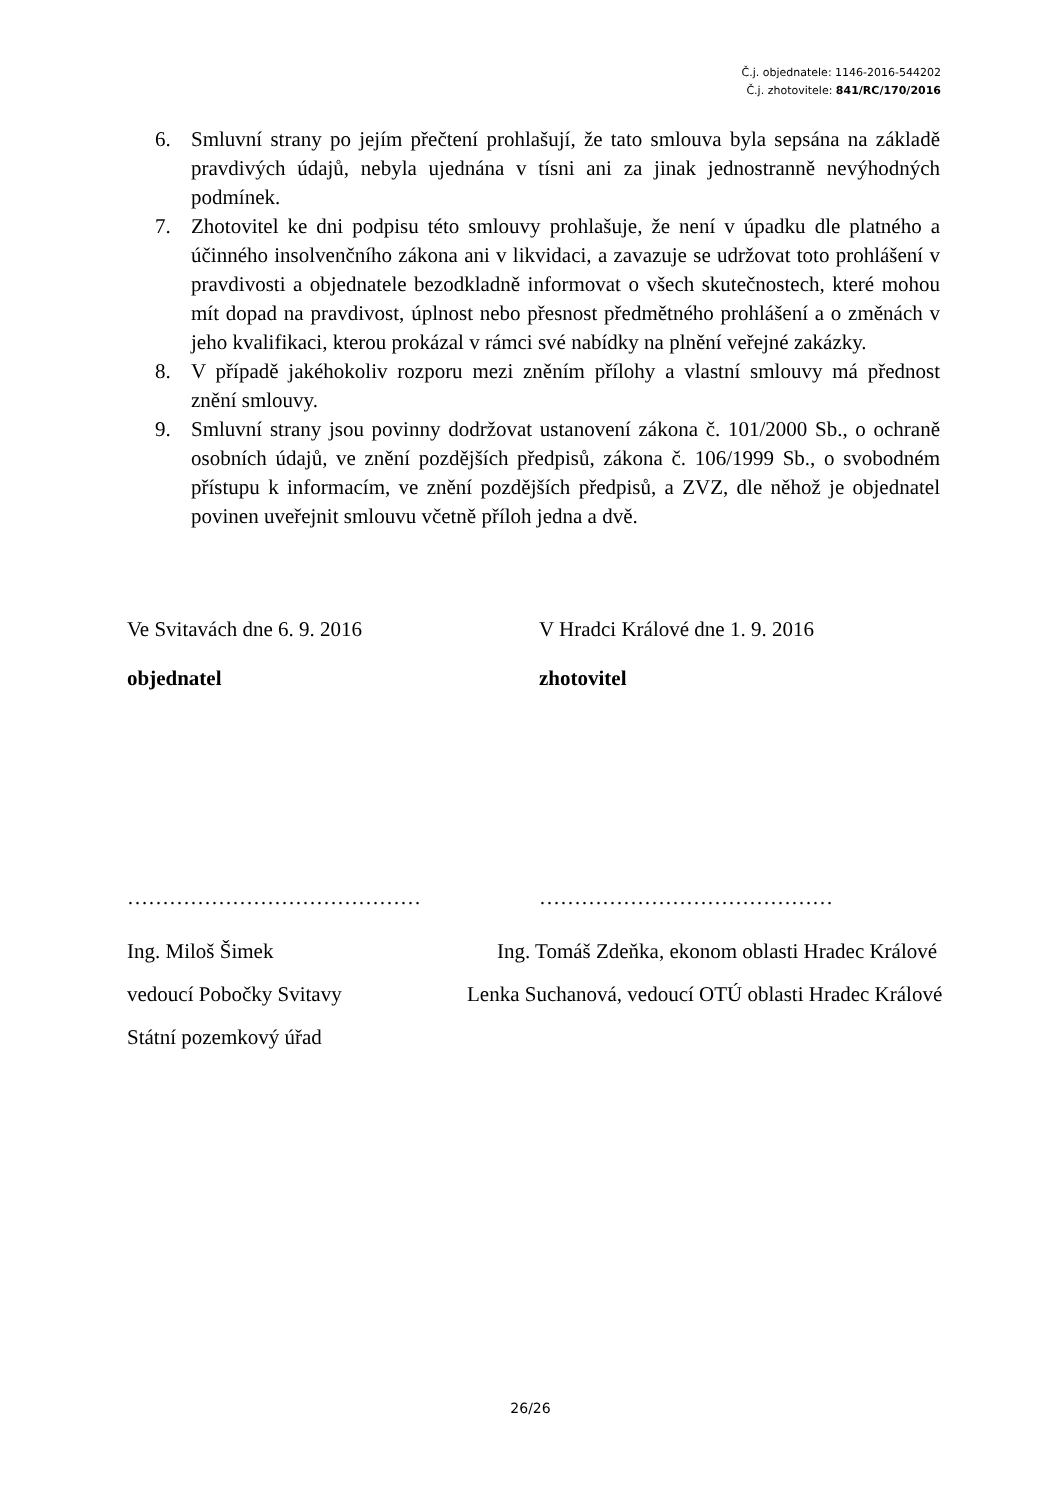Č.j. objednatele: 1146-2016-544202
Č.j. zhotovitele: 841/RC/170/2016
6. Smluvní strany po jejím přečtení prohlašují, že tato smlouva byla sepsána na základě pravdivých údajů, nebyla ujednána v tísni ani za jinak jednostranně nevýhodných podmínek.
7. Zhotovitel ke dni podpisu této smlouvy prohlašuje, že není v úpadku dle platného a účinného insolvenčního zákona ani v likvidaci, a zavazuje se udržovat toto prohlášení v pravdivosti a objednatele bezodkladně informovat o všech skutečnostech, které mohou mít dopad na pravdivost, úplnost nebo přesnost předmětného prohlášení a o změnách v jeho kvalifikaci, kterou prokázal v rámci své nabídky na plnění veřejné zakázky.
8. V případě jakéhokoliv rozporu mezi zněním přílohy a vlastní smlouvy má přednost znění smlouvy.
9. Smluvní strany jsou povinny dodržovat ustanovení zákona č. 101/2000 Sb., o ochraně osobních údajů, ve znění pozdějších předpisů, zákona č. 106/1999 Sb., o svobodném přístupu k informacím, ve znění pozdějších předpisů, a ZVZ, dle něhož je objednatel povinen uveřejnit smlouvu včetně příloh jedna a dvě.
Ve Svitavách dne 6. 9. 2016 V Hradci Králové dne 1. 9. 2016
objednatel zhotovitel
…………………………………… ……………………………………
Ing. Miloš Šimek Ing. Tomáš Zdeňka, ekonom oblasti Hradec Králové
vedoucí Pobočky Svitavy Lenka Suchanová, vedoucí OTÚ oblasti Hradec Králové
Státní pozemkový úřad
26/26